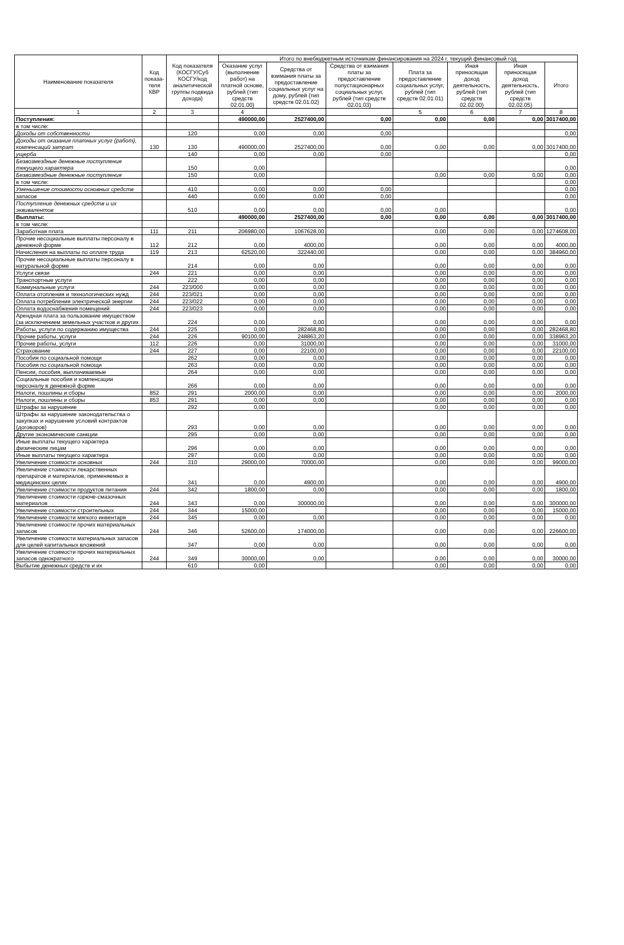| Наименование показателя | Код показа-теля КВР | Код показателя (КОСГУ/Суб КОСГУ/код аналитической группы подвида дохода) | Итого по внебюджетным источникам финансирования на 2024 г. текущий финансовый год | | | | | | |
| --- | --- | --- | --- | --- | --- | --- | --- | --- | --- |
| | | | Оказание услуг (выполнение работ) на платной основе, рублей (тип средств 02.01.00) | Средства от взимания платы за предоставление социальных услуг на дому, рублей (тип средств 02.01.02) | Средства от взимания платы за предоставление полустационарных социальных услуг, рублей (тип средств 02.01.03) | Плата за предоставление социальных услуг, рублей (тип средств 02.01.01) | Иная приносящая доход деятельность, рублей (тип средств 02.02.00) | Иная приносящая доход деятельность, рублей (тип средств 02.02.05) | Итого |
| 1 | 2 | 3 | 4 | | | 5 | 6 | 7 | 8 |
| Поступления: | | | 490000,00 | 2527400,00 | 0,00 | 0,00 | 0,00 | 0,00 | 3017400,00 |
| в том числе: | | | | | | | | | |
| Доходы от собственности | | 120 | 0,00 | 0,00 | 0,00 | | | | 0,00 |
| Доходы от оказания платных услуг (работ), компенсаций затрат | 130 | 130 | 490000,00 | 2527400,00 | 0,00 | 0,00 | 0,00 | 0,00 | 3017400,00 |
| ущерба | | 140 | 0,00 | 0,00 | 0,00 | | | | 0,00 |
| Безвозмездные денежные поступления текущего характера | | 150 | 0,00 | | | | | | 0,00 |
| Безвозмездные денежные поступления | | 150 | 0,00 | | | 0,00 | 0,00 | 0,00 | 0,00 |
| в том числе: | | | | | | | | | 0,00 |
| Уменьшение стоимости основных средств | | 410 | 0,00 | 0,00 | 0,00 | | | | 0,00 |
| запасов | | 440 | 0,00 | 0,00 | 0,00 | | | | 0,00 |
| Поступление денежных средств и их эквивалентов | | 510 | 0,00 | 0,00 | 0,00 | 0,00 | | | 0,00 |
| Выплаты: | | | 490000,00 | 2527400,00 | 0,00 | 0,00 | 0,00 | 0,00 | 3017400,00 |
| в том числе: | | | | | | | | | |
| Заработная плата | 111 | 211 | 206980,00 | 1067628,00 | | 0,00 | 0,00 | 0,00 | 1274608,00 |
| Прочие несоциальные выплаты персоналу в денежной форме | 112 | 212 | 0,00 | 4000,00 | | 0,00 | 0,00 | 0,00 | 4000,00 |
| Начисления на выплаты по оплате труда | 119 | 213 | 62520,00 | 322440,00 | | 0,00 | 0,00 | 0,00 | 384960,00 |
| Прочие несоциальные выплаты персоналу в натуральной форме | | 214 | 0,00 | 0,00 | | 0,00 | 0,00 | 0,00 | 0,00 |
| Услуги связи | 244 | 221 | 0,00 | 0,00 | | 0,00 | 0,00 | 0,00 | 0,00 |
| Транспортные услуги | | 222 | 0,00 | 0,00 | | 0,00 | 0,00 | 0,00 | 0,00 |
| Коммунальные услуги | 244 | 223/000 | 0,00 | 0,00 | | 0,00 | 0,00 | 0,00 | 0,00 |
| Оплата отопления и технологических нужд | 244 | 223/021 | 0,00 | 0,00 | | 0,00 | 0,00 | 0,00 | 0,00 |
| Оплата потребления электрической энергии | 244 | 223/022 | 0,00 | 0,00 | | 0,00 | 0,00 | 0,00 | 0,00 |
| Оплата водоснабжения помещений | 244 | 223/023 | 0,00 | 0,00 | | 0,00 | 0,00 | 0,00 | 0,00 |
| Арендная плата за пользование имуществом (за исключением земельных участков и других | | 224 | 0,00 | 0,00 | | 0,00 | 0,00 | 0,00 | 0,00 |
| Работы, услуги по содержанию имущества | 244 | 225 | 0,00 | 282468,80 | | 0,00 | 0,00 | 0,00 | 282468,80 |
| Прочие работы, услуги | 244 | 226 | 90100,00 | 248863,20 | | 0,00 | 0,00 | 0,00 | 338963,20 |
| Прочие работы, услуги | 112 | 226 | 0,00 | 31000,00 | | 0,00 | 0,00 | 0,00 | 31000,00 |
| Страхование | 244 | 227 | 0,00 | 22100,00 | | 0,00 | 0,00 | 0,00 | 22100,00 |
| Пособия по социальной помощи | | 262 | 0,00 | 0,00 | | 0,00 | 0,00 | 0,00 | 0,00 |
| Пособия по социальной помощи | | 263 | 0,00 | 0,00 | | 0,00 | 0,00 | 0,00 | 0,00 |
| Пенсии, пособия, выплачиваемые | | 264 | 0,00 | 0,00 | | 0,00 | 0,00 | 0,00 | 0,00 |
| Социальные пособия и компенсации персоналу в денежной форме | | 266 | 0,00 | 0,00 | | 0,00 | 0,00 | 0,00 | 0,00 |
| Налоги, пошлины и сборы | 852 | 291 | 2000,00 | 0,00 | | 0,00 | 0,00 | 0,00 | 2000,00 |
| Налоги, пошлины и сборы | 853 | 291 | 0,00 | 0,00 | | 0,00 | 0,00 | 0,00 | 0,00 |
| Штрафы за нарушение | | 292 | 0,00 | | | 0,00 | 0,00 | 0,00 | 0,00 |
| Штрафы за нарушение законодательства о закупках и нарушение условий контрактов (договоров) | | 293 | 0,00 | 0,00 | | 0,00 | 0,00 | 0,00 | 0,00 |
| Другие экономические санкции | | 295 | 0,00 | 0,00 | | 0,00 | 0,00 | 0,00 | 0,00 |
| Иные выплаты текущего характера физическим лицам | | 296 | 0,00 | 0,00 | | 0,00 | 0,00 | 0,00 | 0,00 |
| Иные выплаты текущего характера | | 297 | 0,00 | 0,00 | | 0,00 | 0,00 | 0,00 | 0,00 |
| Увеличение стоимости основных | 244 | 310 | 29000,00 | 70000,00 | | 0,00 | 0,00 | 0,00 | 99000,00 |
| Увеличение стоимости лекарственных препаратов и материалов, применяемых в медицинских целях | | 341 | 0,00 | 4900,00 | | 0,00 | 0,00 | 0,00 | 4900,00 |
| Увеличение стоимости продуктов питания | 244 | 342 | 1800,00 | 0,00 | | 0,00 | 0,00 | 0,00 | 1800,00 |
| Увеличение стоимости горюче-смазочных материалов | 244 | 343 | 0,00 | 300000,00 | | 0,00 | 0,00 | 0,00 | 300000,00 |
| Увеличение стоимости строительных | 244 | 344 | 15000,00 | | | 0,00 | 0,00 | 0,00 | 15000,00 |
| Увеличение стоимости мягкого инвентаря | 244 | 345 | 0,00 | 0,00 | | 0,00 | 0,00 | 0,00 | 0,00 |
| Увеличение стоимости прочих материальных запасов | 244 | 346 | 52600,00 | 174000,00 | | 0,00 | 0,00 | 0,00 | 226600,00 |
| Увеличение стоимости материальных запасов для целей капитальных вложений | | 347 | 0,00 | 0,00 | | 0,00 | 0,00 | 0,00 | 0,00 |
| Увеличение стоимости прочих материальных запасов однократного | 244 | 349 | 30000,00 | 0,00 | | 0,00 | 0,00 | 0,00 | 30000,00 |
| Выбытие денежных средств и их | | 610 | 0,00 | | | 0,00 | 0,00 | 0,00 | 0,00 |